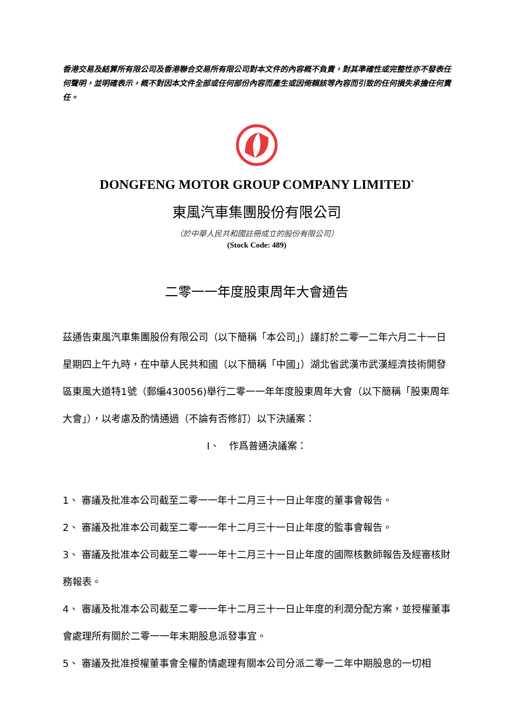香港交易及結算所有限公司及香港聯合交易所有限公司對本文件的內容概不負責，對其準確性或完整性亦不發表任何聲明，並明確表示，概不對因本文件全部或任何部份內容而產生或因倚賴該等內容而引致的任何損失承擔任何責任。
DONGFENG MOTOR GROUP COMPANY LIMITED<sup>*</sup>
東風汽車集團股份有限公司
（於中華人民共和國註冊成立的股份有限公司）
(Stock Code: 489)
二零一一年度股東周年大會通告
茲通告東風汽車集團股份有限公司（以下簡稱「本公司」）謹訂於二零一二年六月二十一日星期四上午九時，在中華人民共和國（以下簡稱「中國」）湖北省武漢市武漢經濟技術開發區東風大道特1號（郵編430056)舉行二零一一年年度股東周年大會（以下簡稱「股東周年大會」），以考慮及酌情通過（不論有否修訂）以下決議案：
I、　作爲普通決議案：
1、 審議及批准本公司截至二零一一年十二月三十一日止年度的董事會報告。
2、 審議及批准本公司截至二零一一年十二月三十一日止年度的監事會報告。
3、 審議及批准本公司截至二零一一年十二月三十一日止年度的國際核數師報告及經審核財務報表。
4、 審議及批准本公司截至二零一一年十二月三十一日止年度的利潤分配方案，並授權董事會處理所有關於二零一一年末期股息派發事宜。
5、 審議及批准授權董事會全權酌情處理有關本公司分派二零一二年中期股息的一切相